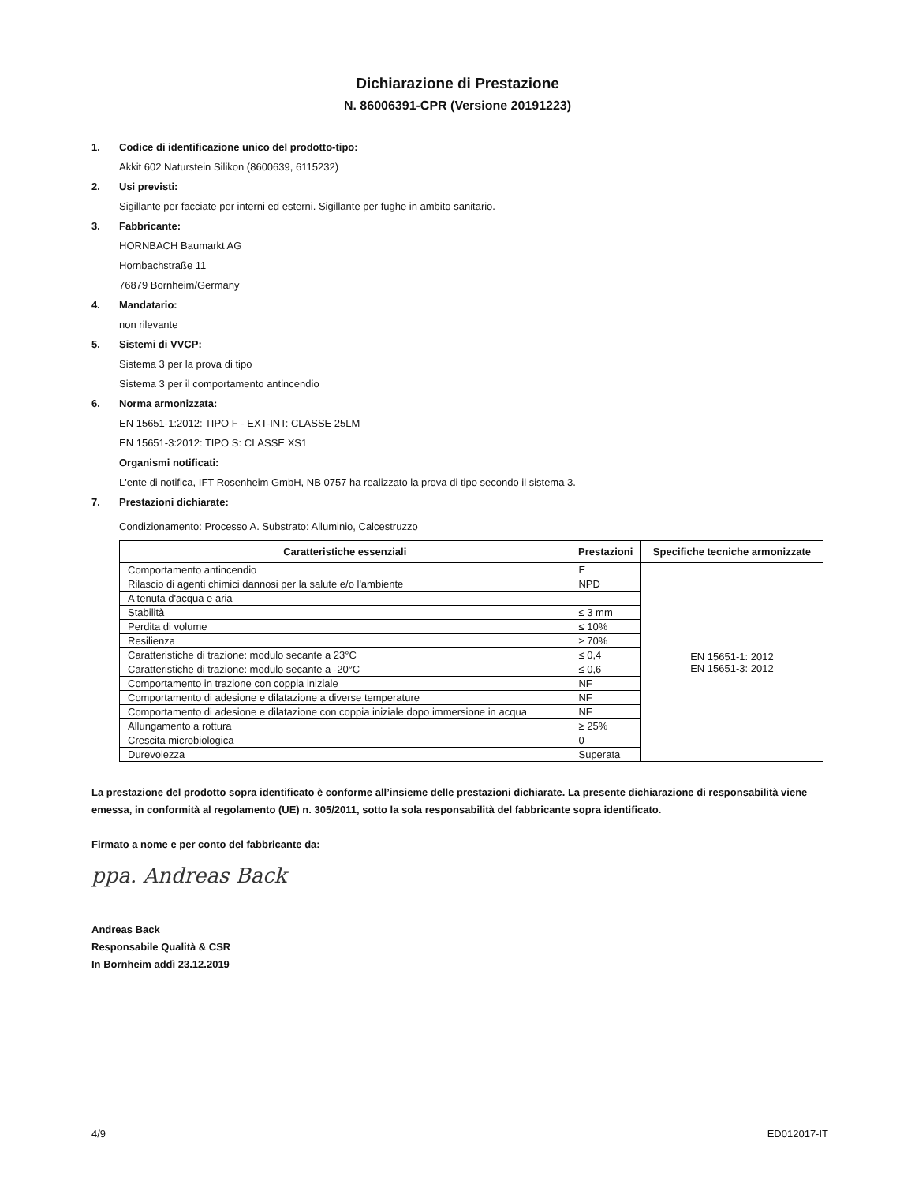Dichiarazione di Prestazione
N. 86006391-CPR (Versione 20191223)
1. Codice di identificazione unico del prodotto-tipo:
Akkit 602 Naturstein Silikon (8600639, 6115232)
2. Usi previsti:
Sigillante per facciate per interni ed esterni. Sigillante per fughe in ambito sanitario.
3. Fabbricante:
HORNBACH Baumarkt AG
Hornbachstraße 11
76879 Bornheim/Germany
4. Mandatario:
non rilevante
5. Sistemi di VVCP:
Sistema 3 per la prova di tipo
Sistema 3 per il comportamento antincendio
6. Norma armonizzata:
EN 15651-1:2012: TIPO F - EXT-INT: CLASSE 25LM
EN 15651-3:2012: TIPO S: CLASSE XS1
Organismi notificati:
L'ente di notifica, IFT Rosenheim GmbH, NB 0757 ha realizzato la prova di tipo secondo il sistema 3.
7. Prestazioni dichiarate:
Condizionamento: Processo A. Substrato: Alluminio, Calcestruzzo
| Caratteristiche essenziali | Prestazioni | Specifiche tecniche armonizzate |
| --- | --- | --- |
| Comportamento antincendio | E | EN 15651-1: 2012 EN 15651-3: 2012 |
| Rilascio di agenti chimici dannosi per la salute e/o l'ambiente | NPD | |
| A tenuta d'acqua e aria | | |
| Stabilità | ≤ 3 mm | |
| Perdita di volume | ≤ 10% | |
| Resilienza | ≥ 70% | |
| Caratteristiche di trazione: modulo secante a 23°C | ≤ 0,4 | |
| Caratteristiche di trazione: modulo secante a -20°C | ≤ 0,6 | |
| Comportamento in trazione con coppia iniziale | NF | |
| Comportamento di adesione e dilatazione a diverse temperature | NF | |
| Comportamento di adesione e dilatazione con coppia iniziale dopo immersione in acqua | NF | |
| Allungamento a rottura | ≥ 25% | |
| Crescita microbiologica | 0 | |
| Durevolezza | Superata | |
La prestazione del prodotto sopra identificato è conforme all’insieme delle prestazioni dichiarate. La presente dichiarazione di responsabilità viene emessa, in conformità al regolamento (UE) n. 305/2011, sotto la sola responsabilità del fabbricante sopra identificato.
Firmato a nome e per conto del fabbricante da:
ppa. Andreas Back
Andreas Back
Responsabile Qualità & CSR
In Bornheim addì 23.12.2019
4/9 ED012017-IT